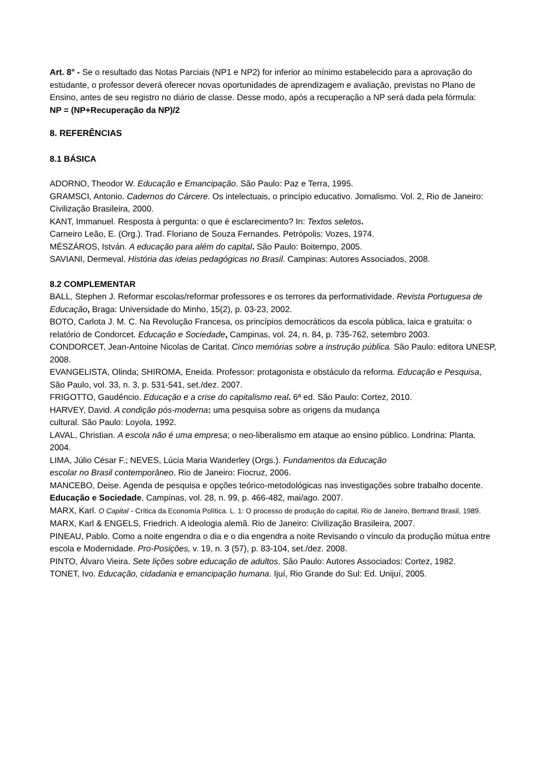Art. 8° - Se o resultado das Notas Parciais (NP1 e NP2) for inferior ao mínimo estabelecido para a aprovação do estudante, o professor deverá oferecer novas oportunidades de aprendizagem e avaliação, previstas no Plano de Ensino, antes de seu registro no diário de classe. Desse modo, após a recuperação a NP será dada pela fórmula:
NP = (NP+Recuperação da NP)/2
8. REFERÊNCIAS
8.1 BÁSICA
ADORNO, Theodor W. Educação e Emancipação. São Paulo: Paz e Terra, 1995.
GRAMSCI, Antonio. Cadernos do Cárcere. Os intelectuais, o princípio educativo. Jornalismo. Vol. 2, Rio de Janeiro: Civilização Brasileira, 2000.
KANT, Immanuel. Resposta à pergunta: o que é esclarecimento? In: Textos seletos.
Carneiro Leão, E. (Org.). Trad. Floriano de Souza Fernandes. Petrópolis: Vozes, 1974.
MÉSZÁROS, István. A educação para além do capital. São Paulo: Boitempo, 2005.
SAVIANI, Dermeval. História das ideias pedagógicas no Brasil. Campinas: Autores Associados, 2008.
8.2 COMPLEMENTAR
BALL, Stephen J. Reformar escolas/reformar professores e os terrores da performatividade. Revista Portuguesa de Educação, Braga: Universidade do Minho, 15(2), p. 03-23, 2002.
BOTO, Carlota J. M. C. Na Revolução Francesa, os princípios democráticos da escola pública, laica e gratuita: o relatório de Condorcet. Educação e Sociedade, Campinas, vol. 24, n. 84, p. 735-762, setembro 2003.
CONDORCET, Jean-Antoine Nicolas de Caritat. Cinco memórias sobre a instrução pública. São Paulo: editora UNESP, 2008.
EVANGELISTA, Olinda; SHIROMA, Eneida. Professor: protagonista e obstáculo da reforma. Educação e Pesquisa, São Paulo, vol. 33, n. 3, p. 531-541, set./dez. 2007.
FRIGOTTO, Gaudêncio. Educação e a crise do capitalismo real. 6ª ed. São Paulo: Cortez, 2010.
HARVEY, David. A condição pós-moderna: uma pesquisa sobre as origens da mudança
cultural. São Paulo: Loyola, 1992.
LAVAL, Christian. A escola não é uma empresa; o neo-liberalismo em ataque ao ensino público. Londrina: Planta, 2004.
LIMA, Júlio César F.; NEVES, Lúcia Maria Wanderley (Orgs.). Fundamentos da Educação
escolar no Brasil contemporâneo. Rio de Janeiro: Fiocruz, 2006.
MANCEBO, Deise. Agenda de pesquisa e opções teórico-metodológicas nas investigações sobre trabalho docente. Educação e Sociedade, Campinas, vol. 28, n. 99, p. 466-482, mai/ago. 2007.
MARX, Karl. O Capital - Crítica da Economía Política. L. 1: O processo de produção do capital, Rio de Janeiro, Bertrand Brasil, 1989.
MARX, Karl & ENGELS, Friedrich. A ideologia alemã. Rio de Janeiro: Civilização Brasileira, 2007.
PINEAU, Pablo. Como a noite engendra o dia e o dia engendra a noite Revisando o vínculo da produção mútua entre escola e Modernidade. Pro-Posições, v. 19, n. 3 (57), p. 83-104, set./dez. 2008.
PINTO, Álvaro Vieira. Sete lições sobre educação de adultos. São Paulo: Autores Associados: Cortez, 1982.
TONET, Ivo. Educação, cidadania e emancipação humana. Ijuí, Rio Grande do Sul: Ed. Unijuí, 2005.